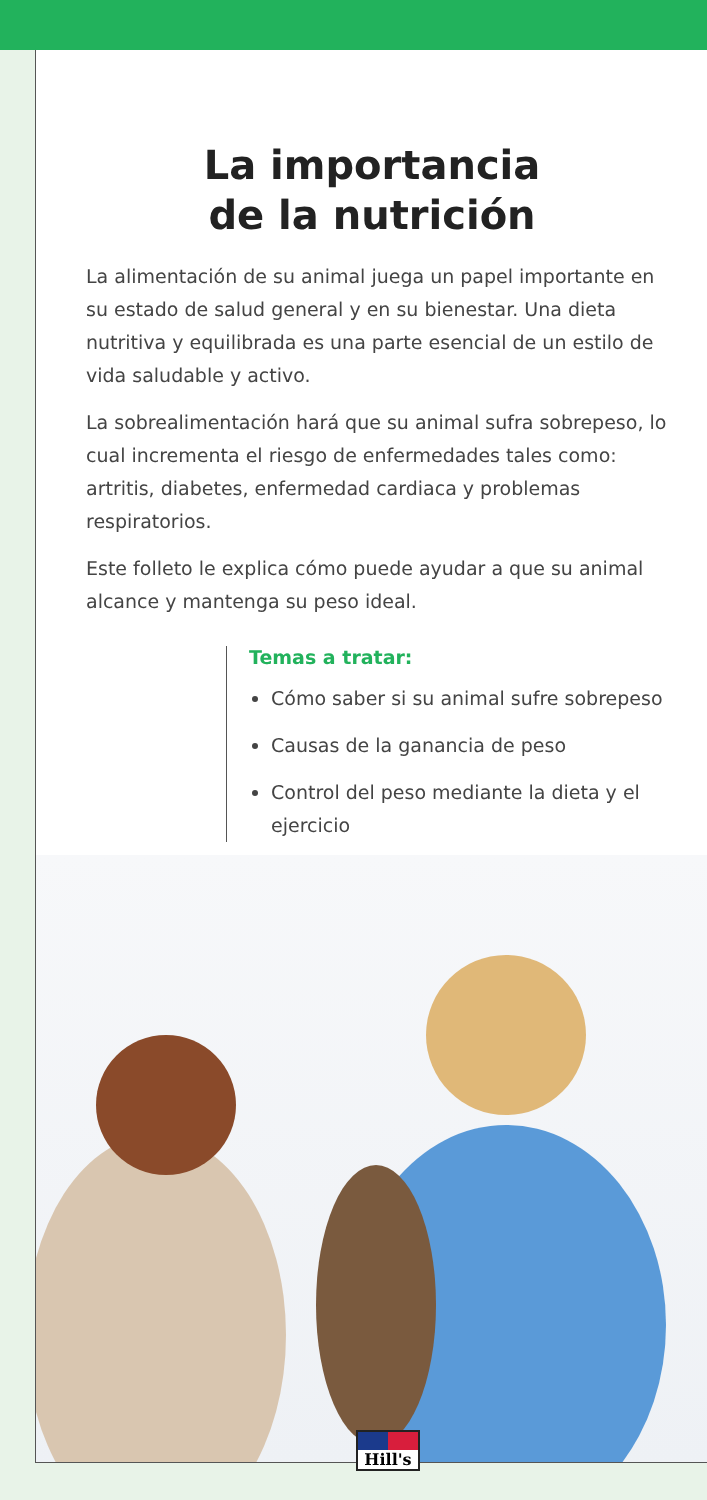La importancia
de la nutrición
La alimentación de su animal juega un papel importante en su estado de salud general y en su bienestar. Una dieta nutritiva y equilibrada es una parte esencial de un estilo de vida saludable y activo.
La sobrealimentación hará que su animal sufra sobrepeso, lo cual incrementa el riesgo de enfermedades tales como: artritis, diabetes, enfermedad cardiaca y problemas respiratorios.
Este folleto le explica cómo puede ayudar a que su animal alcance y mantenga su peso ideal.
Temas a tratar:
Cómo saber si su animal sufre sobrepeso
Causas de la ganancia de peso
Control del peso mediante la dieta y el ejercicio
Hill's